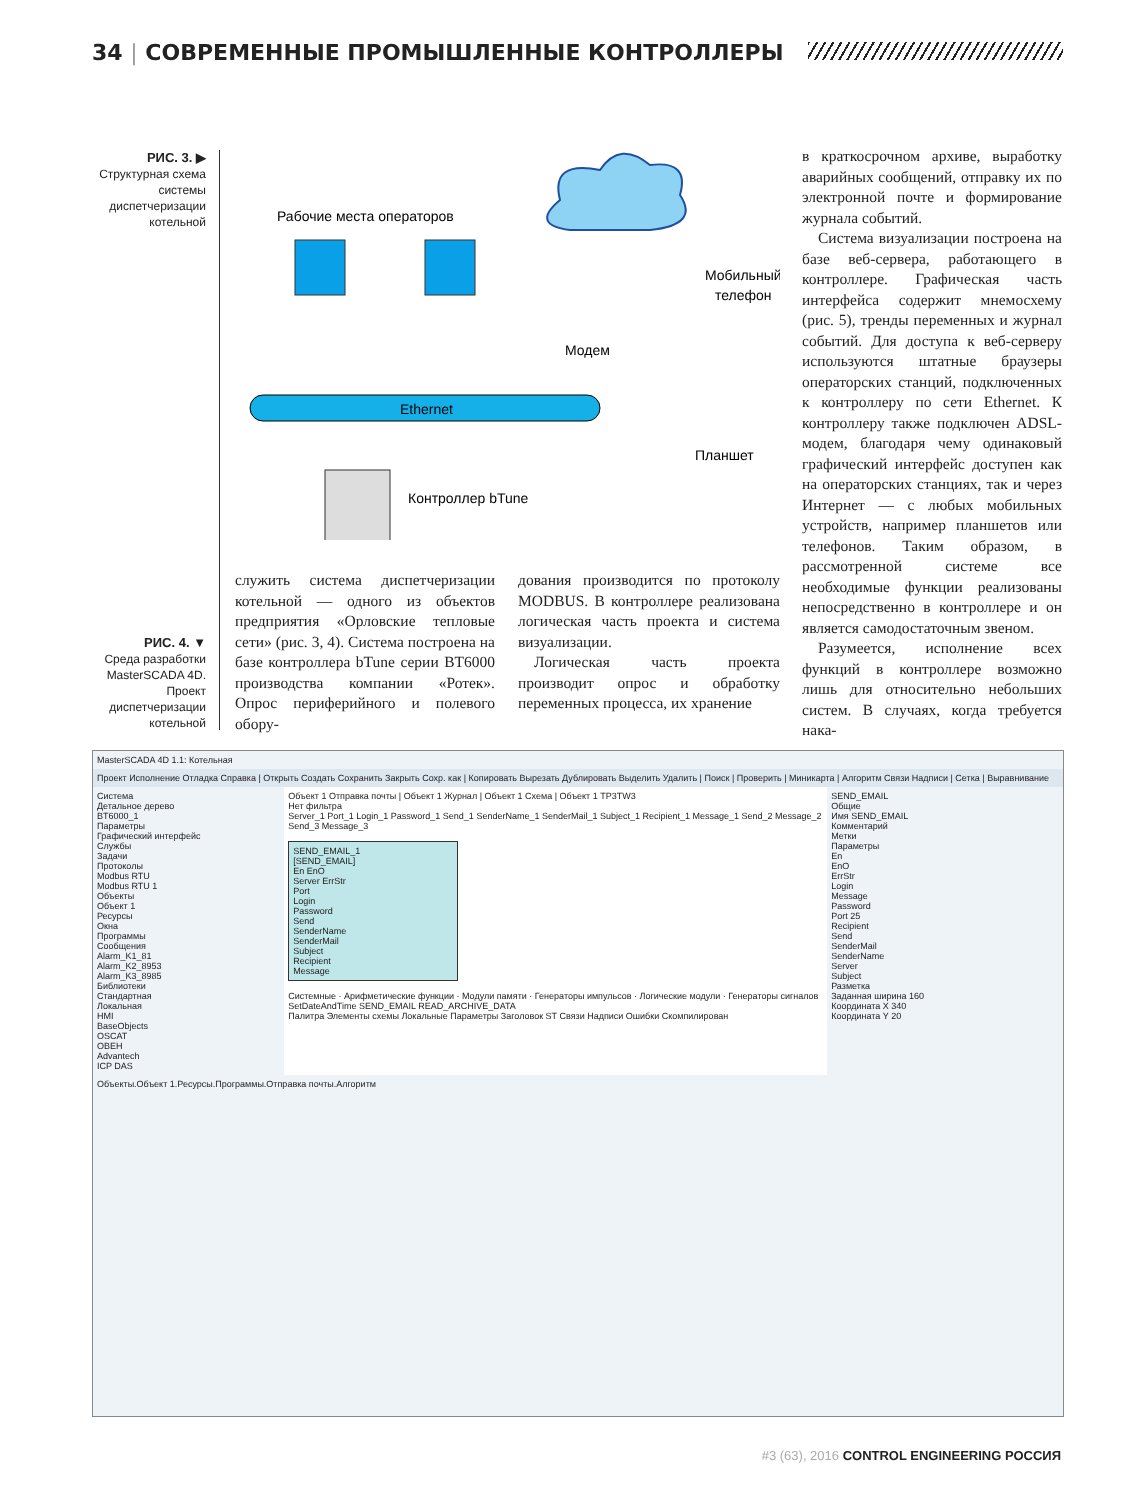34 | СОВРЕМЕННЫЕ ПРОМЫШЛЕННЫЕ КОНТРОЛЛЕРЫ
РИС. 3. ▶
Структурная схема системы диспетчеризации котельной
Ethernet
Рабочие места операторов
Модем
Мобильный
телефон
Планшет
Контроллер bTune
служить система диспетчеризации котельной — одного из объектов предприятия «Орловские тепловые сети» (рис. 3, 4). Система построена на базе контроллера bTune серии BT6000 производства компании «Ротек». Опрос периферийного и полевого обору-
дования производится по протоколу MODBUS. В контроллере реализована логическая часть проекта и система визуализации.
Логическая часть проекта производит опрос и обработку переменных процесса, их хранение
в краткосрочном архиве, выработку аварийных сообщений, отправку их по электронной почте и формирование журнала событий.
Система визуализации построена на базе веб-сервера, работающего в контроллере. Графическая часть интерфейса содержит мнемосхему (рис. 5), тренды переменных и журнал событий. Для доступа к веб-серверу используются штатные браузеры операторских станций, подключенных к контроллеру по сети Ethernet. К контроллеру также подключен ADSL-модем, благодаря чему одинаковый графический интерфейс доступен как на операторских станциях, так и через Интернет — с любых мобильных устройств, например планшетов или телефонов. Таким образом, в рассмотренной системе все необходимые функции реализованы непосредственно в контроллере и он является самодостаточным звеном.
Разумеется, исполнение всех функций в контроллере возможно лишь для относительно небольших систем. В случаях, когда требуется нака-
РИС. 4. ▼
Среда разработки MasterSCADA 4D. Проект диспетчеризации котельной
MasterSCADA 4D 1.1: Котельная
Проект Исполнение Отладка Справка | Открыть Создать Сохранить Закрыть Сохр. как | Копировать Вырезать Дублировать Выделить Удалить | Поиск | Проверить | Миникарта | Алгоритм Связи Надписи | Сетка | Выравнивание
Система
Детальное дерево
BT6000_1
Параметры
Графический интерфейс
Службы
Задачи
Протоколы
Modbus RTU
Modbus RTU 1
Объекты
Объект 1
Ресурсы
Окна
Программы
Сообщения
Alarm_K1_81
Alarm_K2_8953
Alarm_K3_8985
Библиотеки
Стандартная
Локальная
HMI
BaseObjects
OSCAT
OBEH
Advantech
ICP DAS
Объект 1 Отправка почты | Объект 1 Журнал | Объект 1 Схема | Объект 1 TP3TW3
Нет фильтра
Server_1 Port_1 Login_1 Password_1 Send_1 SenderName_1 SenderMail_1 Subject_1 Recipient_1 Message_1 Send_2 Message_2 Send_3 Message_3
SEND_EMAIL_1
[SEND_EMAIL]
En EnO
Server ErrStr
Port
Login
Password
Send
SenderName
SenderMail
Subject
Recipient
Message
Системные · Арифметические функции · Модули памяти · Генераторы импульсов · Логические модули · Генераторы сигналов
SetDateAndTime SEND_EMAIL READ_ARCHIVE_DATA
Палитра Элементы схемы Локальные Параметры Заголовок ST Связи Надписи Ошибки Скомпилирован
SEND_EMAIL
Общие
Имя SEND_EMAIL
Комментарий
Метки
Параметры
En
EnO
ErrStr
Login
Message
Password
Port 25
Recipient
Send
SenderMail
SenderName
Server
Subject
Разметка
Заданная ширина 160
Координата X 340
Координата Y 20
Объекты.Объект 1.Ресурсы.Программы.Отправка почты.Алгоритм
#3 (63), 2016 CONTROL ENGINEERING РОССИЯ